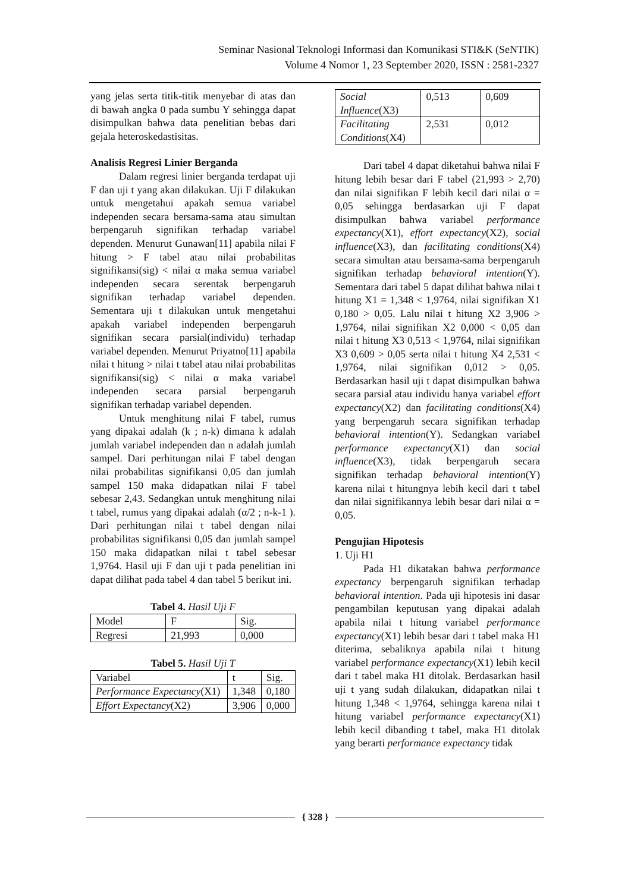Seminar Nasional Teknologi Informasi dan Komunikasi STI&K (SeNTIK)
Volume 4 Nomor 1, 23 September 2020, ISSN : 2581-2327
yang jelas serta titik-titik menyebar di atas dan di bawah angka 0 pada sumbu Y sehingga dapat disimpulkan bahwa data penelitian bebas dari gejala heteroskedastisitas.
Analisis Regresi Linier Berganda
Dalam regresi linier berganda terdapat uji F dan uji t yang akan dilakukan. Uji F dilakukan untuk mengetahui apakah semua variabel independen secara bersama-sama atau simultan berpengaruh signifikan terhadap variabel dependen. Menurut Gunawan[11] apabila nilai F hitung > F tabel atau nilai probabilitas signifikansi(sig) < nilai α maka semua variabel independen secara serentak berpengaruh signifikan terhadap variabel dependen. Sementara uji t dilakukan untuk mengetahui apakah variabel independen berpengaruh signifikan secara parsial(individu) terhadap variabel dependen. Menurut Priyatno[11] apabila nilai t hitung > nilai t tabel atau nilai probabilitas signifikansi(sig) < nilai α maka variabel independen secara parsial berpengaruh signifikan terhadap variabel dependen.
Untuk menghitung nilai F tabel, rumus yang dipakai adalah (k ; n-k) dimana k adalah jumlah variabel independen dan n adalah jumlah sampel. Dari perhitungan nilai F tabel dengan nilai probabilitas signifikansi 0,05 dan jumlah sampel 150 maka didapatkan nilai F tabel sebesar 2,43. Sedangkan untuk menghitung nilai t tabel, rumus yang dipakai adalah (α/2 ; n-k-1 ). Dari perhitungan nilai t tabel dengan nilai probabilitas signifikansi 0,05 dan jumlah sampel 150 maka didapatkan nilai t tabel sebesar 1,9764. Hasil uji F dan uji t pada penelitian ini dapat dilihat pada tabel 4 dan tabel 5 berikut ini.
Tabel 4. Hasil Uji F
| Model | F | Sig. |
| Regresi | 21,993 | 0,000 |
Tabel 5. Hasil Uji T
| Variabel | t | Sig. |
| Performance Expectancy (X1) | 1,348 | 0,180 |
| Effort Expectancy (X2) | 3,906 | 0,000 |
| Social Influence (X3) | 0,513 | 0,609 |
| Facilitating Conditions (X4) | 2,531 | 0,012 |
Dari tabel 4 dapat diketahui bahwa nilai F hitung lebih besar dari F tabel (21,993 > 2,70) dan nilai signifikan F lebih kecil dari nilai α = 0,05 sehingga berdasarkan uji F dapat disimpulkan bahwa variabel performance expectancy(X1), effort expectancy(X2), social influence(X3), dan facilitating conditions(X4) secara simultan atau bersama-sama berpengaruh signifikan terhadap behavioral intention(Y). Sementara dari tabel 5 dapat dilihat bahwa nilai t hitung X1 = 1,348 < 1,9764, nilai signifikan X1 0,180 > 0,05. Lalu nilai t hitung X2 3,906 > 1,9764, nilai signifikan X2 0,000 < 0,05 dan nilai t hitung X3 0,513 < 1,9764, nilai signifikan X3 0,609 > 0,05 serta nilai t hitung X4 2,531 < 1,9764, nilai signifikan 0,012 > 0,05. Berdasarkan hasil uji t dapat disimpulkan bahwa secara parsial atau individu hanya variabel effort expectancy(X2) dan facilitating conditions(X4) yang berpengaruh secara signifikan terhadap behavioral intention(Y). Sedangkan variabel performance expectancy(X1) dan social influence(X3), tidak berpengaruh secara signifikan terhadap behavioral intention(Y) karena nilai t hitungnya lebih kecil dari t tabel dan nilai signifikannya lebih besar dari nilai α = 0,05.
Pengujian Hipotesis
1. Uji H1
Pada H1 dikatakan bahwa performance expectancy berpengaruh signifikan terhadap behavioral intention. Pada uji hipotesis ini dasar pengambilan keputusan yang dipakai adalah apabila nilai t hitung variabel performance expectancy(X1) lebih besar dari t tabel maka H1 diterima, sebaliknya apabila nilai t hitung variabel performance expectancy(X1) lebih kecil dari t tabel maka H1 ditolak. Berdasarkan hasil uji t yang sudah dilakukan, didapatkan nilai t hitung 1,348 < 1,9764, sehingga karena nilai t hitung variabel performance expectancy(X1) lebih kecil dibanding t tabel, maka H1 ditolak yang berarti performance expectancy tidak
{ 328 }